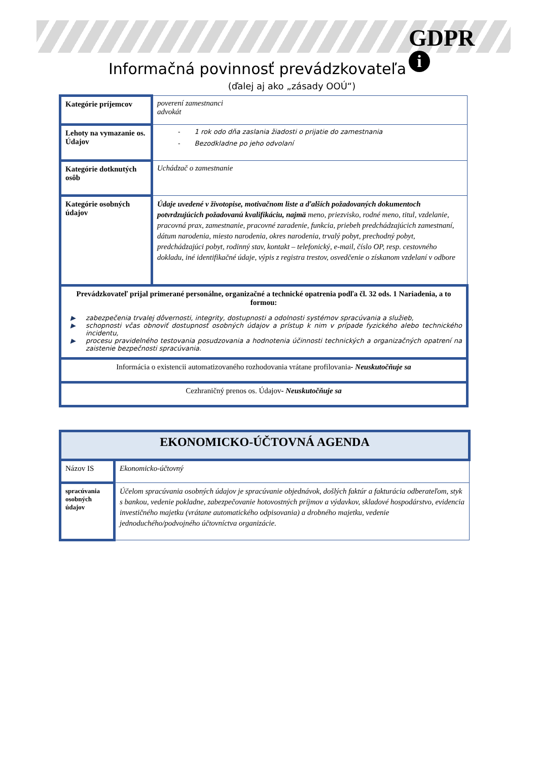GDPR
i
Informačná povinnosť prevádzkovateľa
(ďalej aj ako „zásady OOÚ“)
| Kategórie príjemcov | poverení zamestnanci advokát |
| Lehoty na vymazanie os. Údajov | - 1 rok odo dňa zaslania žiadosti o prijatie do zamestnania - Bezodkladne po jeho odvolaní |
| Kategórie dotknutých osôb | Uchádzač o zamestnanie |
| Kategórie osobných údajov | Údaje uvedené v životopise, motivačnom liste a ďalších požadovaných dokumentoch potvrdzujúcich požadovanú kvalifikáciu, najmä meno, priezvisko, rodné meno, titul, vzdelanie, pracovná prax, zamestnanie, pracovné zaradenie, funkcia, priebeh predchádzajúcich zamestnaní, dátum narodenia, miesto narodenia, okres narodenia, trvalý pobyt, prechodný pobyt, predchádzajúci pobyt, rodinný stav, kontakt – telefonický, e-mail, číslo OP, resp. cestovného dokladu, iné identifikačné údaje, výpis z registra trestov, osvedčenie o získanom vzdelaní v odbore |
| Prevádzkovateľ prijal primerané personálne, organizačné a technické opatrenia podľa čl. 32 ods. 1 Nariadenia, a to formou: ▶ zabezpečenia trvalej dôvernosti, integrity, dostupnosti a odolnosti systémov spracúvania a služieb, ▶ schopnosti včas obnoviť dostupnosť osobných údajov a prístup k nim v prípade fyzického alebo technického incidentu, ▶ procesu pravidelného testovania posudzovania a hodnotenia účinnosti technických a organizačných opatrení na zaistenie bezpečnosti spracúvania. | |
| Informácia o existencii automatizovaného rozhodovania vrátane profilovania - Neuskutočňuje sa | |
| Cezhraničný prenos os. Údajov - Neuskutočňuje sa | |
| EKONOMICKO-ÚČTOVNÁ AGENDA | |
| Názov IS | Ekonomicko-účtovný |
| spracúvania osobných údajov | Účelom spracúvania osobných údajov je spracúvanie objednávok, došlých faktúr a fakturácia odberateľom, styk s bankou, vedenie pokladne, zabezpečovanie hotovostných príjmov a výdavkov, skladové hospodárstvo, evidencia investičného majetku (vrátane automatického odpisovania) a drobného majetku, vedenie jednoduchého/podvojného účtovníctva organizácie. |